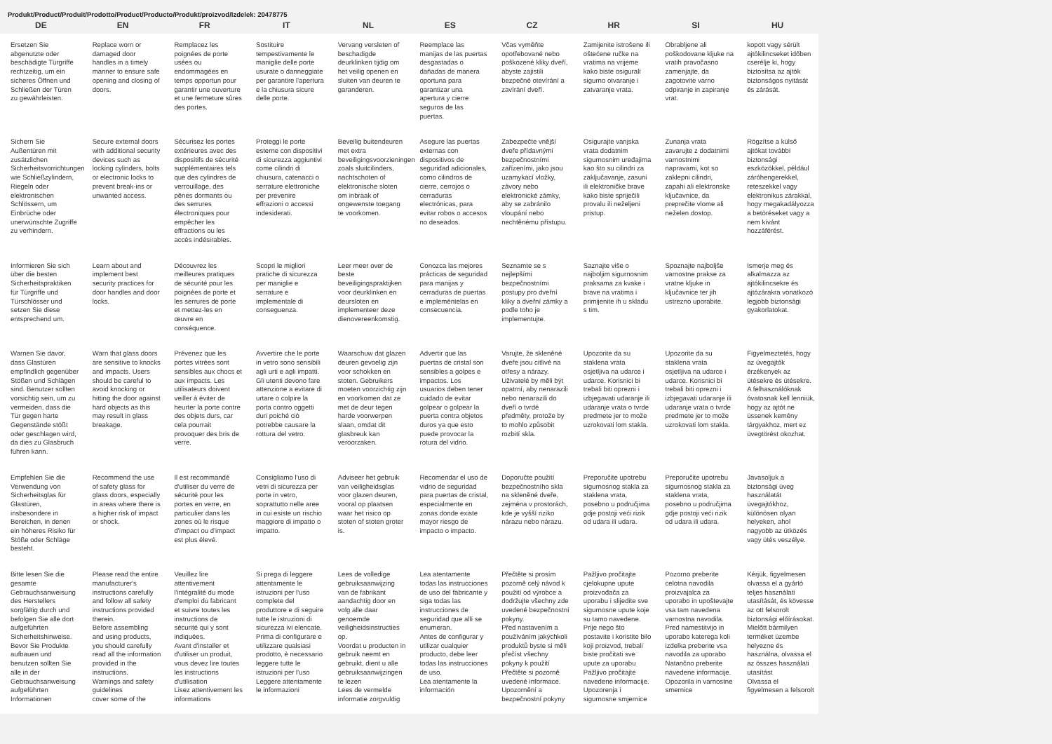Produkt/Product/Produit/Prodotto/Product/Producto/Produkt/proizvod/Izdelek: 20478775
| DE | EN | FR | IT | NL | ES | CZ | HR | SI | HU |
| --- | --- | --- | --- | --- | --- | --- | --- | --- | --- |
| Ersetzen Sie abgenutzte oder beschädigte Türgriffe rechtzeitig, um ein sicheres Öffnen und Schließen der Türen zu gewährleisten. | Replace worn or damaged door handles in a timely manner to ensure safe opening and closing of doors. | Remplacez les poignées de porte usées ou endommagées en temps opportun pour garantir une ouverture et une fermeture sûres des portes. | Sostituire tempestivamente le maniglie delle porte usurate o danneggiate per garantire l'apertura e la chiusura sicure delle porte. | Vervang versleten of beschadigde deurklinken tijdig om het veilig openen en sluiten van deuren te garanderen. | Reemplace las manijas de las puertas desgastadas o dañadas de manera oportuna para garantizar una apertura y cierre seguros de las puertas. | Včas vyměňte opotřebované nebo poškozené kliky dveří, abyste zajistili bezpečné otevírání a zavírání dveří. | Zamijenite istrošene ili oštećene ručke na vratima na vrijeme kako biste osigurali sigurno otvaranje i zatvaranje vrata. | Obrabljene ali poškodovane kljuke na vratih pravočasno zamenjajte, da zagotovite varno odpiranje in zapiranje vrat. | kopott vagy sérült ajtókilincseket időben cserélje ki, hogy biztosítsa az ajtók biztonságos nyitását és zárását. |
| Sichern Sie Außentüren mit zusätzlichen Sicherheitsvorrichtungen wie Schließzylindern, Riegeln oder elektronischen Schlössern, um Einbrüche oder unerwünschte Zugriffe zu verhindern. | Secure external doors with additional security devices such as locking cylinders, bolts or electronic locks to prevent break-ins or unwanted access. | Sécurisez les portes extérieures avec des dispositifs de sécurité supplémentaires tels que des cylindres de verrouillage, des pênes dormants ou des serrures électroniques pour empêcher les effractions ou les accès indésirables. | Proteggi le porte esterne con dispositivi di sicurezza aggiuntivi come cilindri di chiusura, catenacci o serrature elettroniche per prevenire effrazioni o accessi indesiderati. | Beveilig buitendeuren met extra beveiligingsvoorzieningen zoals sluitcilinders, nachtschoten of elektronische sloten om inbraak of ongewenste toegang te voorkomen. | Asegure las puertas externas con dispositivos de seguridad adicionales, como cilindros de cierre, cerrojos o cerraduras electrónicas, para evitar robos o accesos no deseados. | Zabezpečte vnější dveře přídavnými bezpečnostními zařízeními, jako jsou uzamykací vložky, závory nebo elektronické zámky, aby se zabránilo vloupání nebo nechtěnému přístupu. | Osigurajte vanjska vrata dodatnim sigurnosnim uređajima kao što su cilindri za zaključavanje, zasuni ili elektroničke brave kako biste spriječili provalu ili neželjeni pristup. | Zunanja vrata zavarujte z dodatnimi varnostnimi napravami, kot so zaklepni cilindri, zapahi ali elektronske ključavnice, da preprečite vlome ali neželen dostop. | Rögzítse a külső ajtókat további biztonsági eszközökkel, például záróhengerekkel, reteszekkel vagy elektronikus zárakkal, hogy megakadályozza a betöréseket vagy a nem kívánt hozzáférést. |
| Informieren Sie sich über die besten Sicherheitspraktiken für Türgriffe und Türschlösser und setzen Sie diese entsprechend um. | Learn about and implement best security practices for door handles and door locks. | Découvrez les meilleures pratiques de sécurité pour les poignées de porte et les serrures de porte et mettez-les en œuvre en conséquence. | Scopri le migliori pratiche di sicurezza per maniglie e serrature e implementale di conseguenza. | Leer meer over de beste beveiligingspraktijken voor deurklinken en deursloten en implementeer deze dienovereenkomstig. | Conozca las mejores prácticas de seguridad para manijas y cerraduras de puertas e impleméntelas en consecuencia. | Seznamte se s nejlepšími bezpečnostními postupy pro dveřní kliky a dveřní zámky a podle toho je implementujte. | Saznajte više o najboljim sigurnosnim praksama za kvake i brave na vratima i primijenite ih u skladu s tim. | Spoznajte najboljše varnostne prakse za vratne kljuke in ključavnice ter jih ustrezno uporabite. | Ismerje meg és alkalmazza az ajtókilincsekre és ajtózárakra vonatkozó legjobb biztonsági gyakorlatokat. |
| Warnen Sie davor, dass Glastüren empfindlich gegenüber Stößen und Schlägen sind. Benutzer sollten vorsichtig sein, um zu vermeiden, dass die Tür gegen harte Gegenstände stößt oder geschlagen wird, da dies zu Glasbruch führen kann. | Warn that glass doors are sensitive to knocks and impacts. Users should be careful to avoid knocking or hitting the door against hard objects as this may result in glass breakage. | Prévenez que les portes vitrées sont sensibles aux chocs et aux impacts. Les utilisateurs doivent veiller à éviter de heurter la porte contre des objets durs, car cela pourrait provoquer des bris de verre. | Avvertire che le porte in vetro sono sensibili agli urti e agli impatti. Gli utenti devono fare attenzione a evitare di urtare o colpire la porta contro oggetti duri poiché ciò potrebbe causare la rottura del vetro. | Waarschuw dat glazen deuren gevoelig zijn voor schokken en stoten. Gebruikers moeten voorzichtig zijn en voorkomen dat ze met de deur tegen harde voorwerpen slaan, omdat dit glasbreuk kan veroorzaken. | Advertir que las puertas de cristal son sensibles a golpes e impactos. Los usuarios deben tener cuidado de evitar golpear o golpear la puerta contra objetos duros ya que esto puede provocar la rotura del vidrio. | Varujte, že skleněné dveře jsou citlivé na otřesy a nárazy. Uživatelé by měli být opatrní, aby nenarazili nebo nenarazili do dveří o tvrdé předměty, protože by to mohlo způsobit rozbití skla. | Upozorite da su staklena vrata osjetljiva na udarce i udarce. Korisnici bi trebali biti oprezni i izbjegavati udaranje ili udaranje vrata o tvrde predmete jer to može uzrokovati lom stakla. | Upozorite da su staklena vrata osjetljiva na udarce i udarce. Korisnici bi trebali biti oprezni i izbjegavati udaranje ili udaranje vrata o tvrde predmete jer to može uzrokovati lom stakla. | Figyelmeztetés, hogy az üvegajtók érzékenyek az ütésekre és ütésekre. A felhasználóknak óvatosnak kell lenniük, hogy az ajtót ne üssenek kemény tárgyakhoz, mert ez üvegtörést okozhat. |
| Empfehlen Sie die Verwendung von Sicherheitsglas für Glastüren, insbesondere in Bereichen, in denen ein höheres Risiko für Stöße oder Schläge besteht. | Recommend the use of safety glass for glass doors, especially in areas where there is a higher risk of impact or shock. | Il est recommandé d'utiliser du verre de sécurité pour les portes en verre, en particulier dans les zones où le risque d'impact ou d'impact est plus élevé. | Consigliamo l'uso di vetri di sicurezza per porte in vetro, soprattutto nelle aree in cui esiste un rischio maggiore di impatto o impatto. | Adviseer het gebruik van veiligheidsglas voor glazen deuren, vooral op plaatsen waar het risico op stoten of stoten groter is. | Recomendar el uso de vidrio de seguridad para puertas de cristal, especialmente en zonas donde existe mayor riesgo de impacto o impacto. | Doporučte použití bezpečnostního skla na skleněné dveře, zejména v prostorách, kde je vyšší riziko nárazu nebo nárazu. | Preporučite upotrebu sigurnosnog stakla za staklena vrata, posebno u područjima gdje postoji veći rizik od udara ili udara. | Preporučite upotrebu sigurnosnog stakla za staklena vrata, posebno u područjima gdje postoji veći rizik od udara ili udara. | Javasoljuk a biztonsági üveg használatát üvegajtókhoz, különösen olyan helyeken, ahol nagyobb az ütközés vagy ütés veszélye. |
| Bitte lesen Sie die gesamte Gebrauchsanweisung des Herstellers sorgfältig durch und befolgen Sie alle dort aufgeführten Sicherheitshinweise. Bevor Sie Produkte aufbauen und benutzen sollten Sie alle in der Gebrauchsanweisung aufgeführten Informationen | Please read the entire manufacturer's instructions carefully and follow all safety instructions provided therein. Before assembling and using products, you should carefully read all the information provided in the instructions. Warnings and safety guidelines cover some of the | Veuillez lire attentivement l'intégralité du mode d'emploi du fabricant et suivre toutes les instructions de sécurité qui y sont indiquées. Avant d'installer et d'utiliser un produit, vous devez lire toutes les instructions d'utilisation Lisez attentivement les informations | Si prega di leggere attentamente le istruzioni per l'uso complete del produttore e di seguire tutte le istruzioni di sicurezza ivi elencate. Prima di configurare e utilizzare qualsiasi prodotto, è necessario leggere tutte le istruzioni per l'uso Leggere attentamente le informazioni | Lees de volledige gebruiksaanwijzing van de fabrikant aandachtig door en volg alle daar genoemde veiligheidsinstructies op. Voordat u producten in gebruik neemt en gebruikt, dient u alle gebruiksaanwijzingen te lezen Lees de vermelde informatie zorgvuldig | Lea atentamente todas las instrucciones de uso del fabricante y siga todas las instrucciones de seguridad que allí se enumeran. Antes de configurar y utilizar cualquier producto, debe leer todas las instrucciones de uso. Lea atentamente la información | Přečtěte si prosím pozorně celý návod k použití od výrobce a dodržujte všechny zde uvedené bezpečnostní pokyny. Před nastavením a používáním jakýchkoli produktů byste si měli přečíst všechny pokyny k použití Přečtěte si pozorně uvedené informace. Upozornění a bezpečnostní pokyny | Pažljivo pročitajte cjelokupne upute proizvođača za uporabu i slijedite sve sigurnosne upute koje su tamo navedene. Prije nego što postavite i koristite bilo koji proizvod, trebali biste pročitati sve upute za uporabu Pažljivo pročitajte navedene informacije. Upozorenja i sigurnosne smjernice | Pozorno preberite celotna navodila proizvajalca za uporabo in upoštevajte vsa tam navedena varnostna navodila. Pred namestitvijo in uporabo katerega koli izdelka preberite vsa navodila za uporabo Natančno preberite navedene informacije. Opozorila in varnostne smernice | Kérjük, figyelmesen olvassa el a gyártó teljes használati utasítását, és kövesse az ott felsorolt biztonsági előírásokat. Mielőtt bármilyen terméket üzembe helyezne és használna, olvassa el az összes használati utasítást Olvassa el figyelmesen a felsorolt |